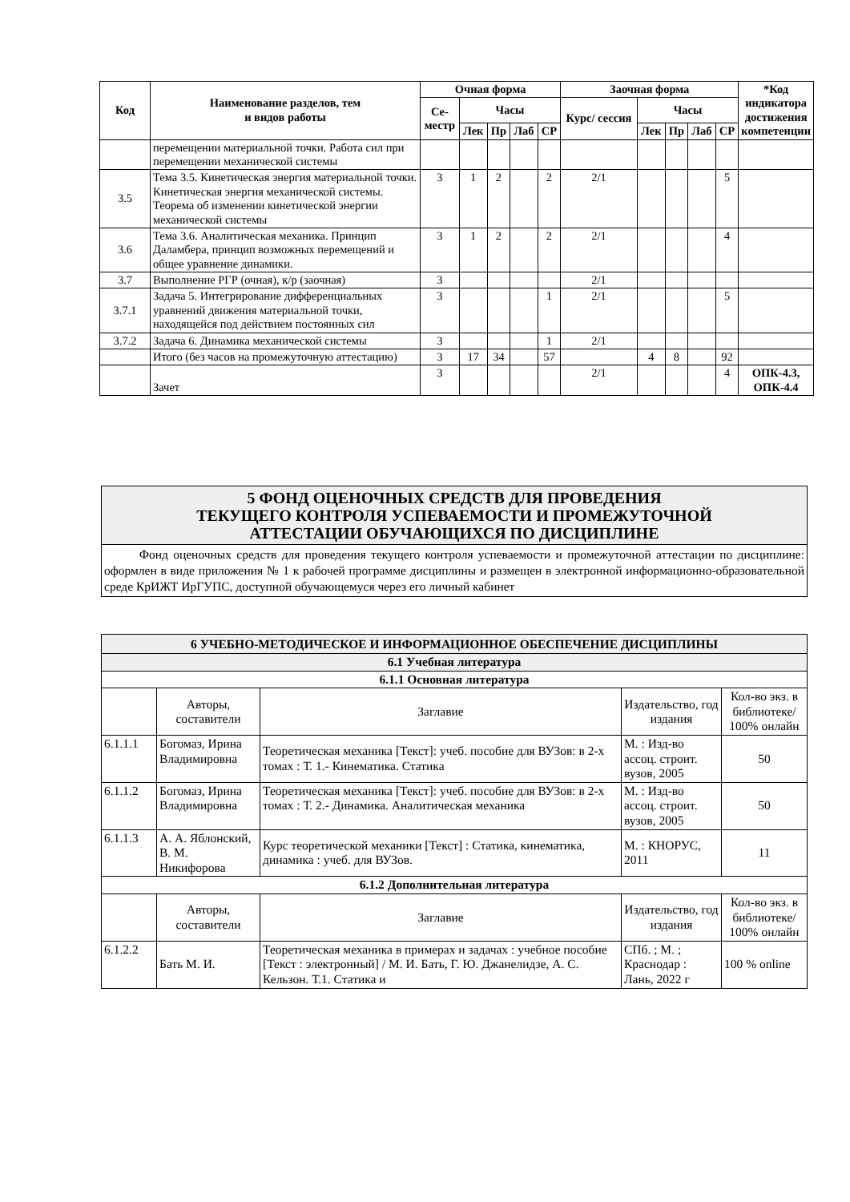| Код | Наименование разделов, тем и видов работы | Очная форма | | | | | Заочная форма | | | | | *Код индикатора достижения компетенции |
| --- | --- | --- | --- | --- | --- | --- | --- | --- | --- | --- | --- | --- |
| | | Се- местр | Часы | | | | Курс/ сессия | Часы | | | | |
| | | | Лек | Пр | Лаб | СР | | Лек | Пр | Лаб | СР | |
| | перемещении материальной точки. Работа сил при перемещении механической системы | | | | | | | | | | | |
| 3.5 | Тема 3.5. Кинетическая энергия материальной точки. Кинетическая энергия механической системы. Теорема об изменении кинетической энергии механической системы | 3 | 1 | 2 | | 2 | 2/1 | | | | 5 | |
| 3.6 | Тема 3.6. Аналитическая механика. Принцип Даламбера, принцип возможных перемещений и общее уравнение динамики. | 3 | 1 | 2 | | 2 | 2/1 | | | | 4 | |
| 3.7 | Выполнение РГР (очная), к/р (заочная) | 3 | | | | | 2/1 | | | | | |
| 3.7.1 | Задача 5. Интегрирование дифференциальных уравнений движения материальной точки, находящейся под действием постоянных сил | 3 | | | | 1 | 2/1 | | | | 5 | |
| 3.7.2 | Задача 6. Динамика механической системы | 3 | | | | 1 | 2/1 | | | | | |
| | Итого (без часов на промежуточную аттестацию) | 3 | 17 | 34 | | 57 | | 4 | 8 | | 92 | |
| | Зачет | 3 | | | | | 2/1 | | | | 4 | ОПК-4.3, ОПК-4.4 |
5 ФОНД ОЦЕНОЧНЫХ СРЕДСТВ ДЛЯ ПРОВЕДЕНИЯ
ТЕКУЩЕГО КОНТРОЛЯ УСПЕВАЕМОСТИ И ПРОМЕЖУТОЧНОЙ
АТТЕСТАЦИИ ОБУЧАЮЩИХСЯ ПО ДИСЦИПЛИНЕ
Фонд оценочных средств для проведения текущего контроля успеваемости и промежуточной аттестации по дисциплине: оформлен в виде приложения № 1 к рабочей программе дисциплины и размещен в электронной информационно-образовательной среде КрИЖТ ИрГУПС, доступной обучающемуся через его личный кабинет
| 6 УЧЕБНО-МЕТОДИЧЕСКОЕ И ИНФОРМАЦИОННОЕ ОБЕСПЕЧЕНИЕ ДИСЦИПЛИНЫ | | | | |
| 6.1 Учебная литература | | | | |
| 6.1.1 Основная литература | | | | |
| | Авторы, составители | Заглавие | Издательство, год издания | Кол-во экз. в библиотеке/ 100% онлайн |
| 6.1.1.1 | Богомаз, Ирина Владимировна | Теоретическая механика [Текст]: учеб. пособие для ВУЗов: в 2-х томах : Т. 1.- Кинематика. Статика | М. : Изд-во ассоц. строит. вузов, 2005 | 50 |
| 6.1.1.2 | Богомаз, Ирина Владимировна | Теоретическая механика [Текст]: учеб. пособие для ВУЗов: в 2-х томах : Т. 2.- Динамика. Аналитическая механика | М. : Изд-во ассоц. строит. вузов, 2005 | 50 |
| 6.1.1.3 | А. А. Яблонский, В. М. Никифорова | Курс теоретической механики [Текст] : Статика, кинематика, динамика : учеб. для ВУЗов. | М. : КНОРУС, 2011 | 11 |
| 6.1.2 Дополнительная литература | | | | |
| | Авторы, составители | Заглавие | Издательство, год издания | Кол-во экз. в библиотеке/ 100% онлайн |
| 6.1.2.2 | Бать М. И. | Теоретическая механика в примерах и задачах : учебное пособие [Текст : электронный] / М. И. Бать, Г. Ю. Джанелидзе, А. С. Кельзон. Т.1. Статика и | СПб. ; М. ; Краснодар : Лань, 2022 г | 100 % online |